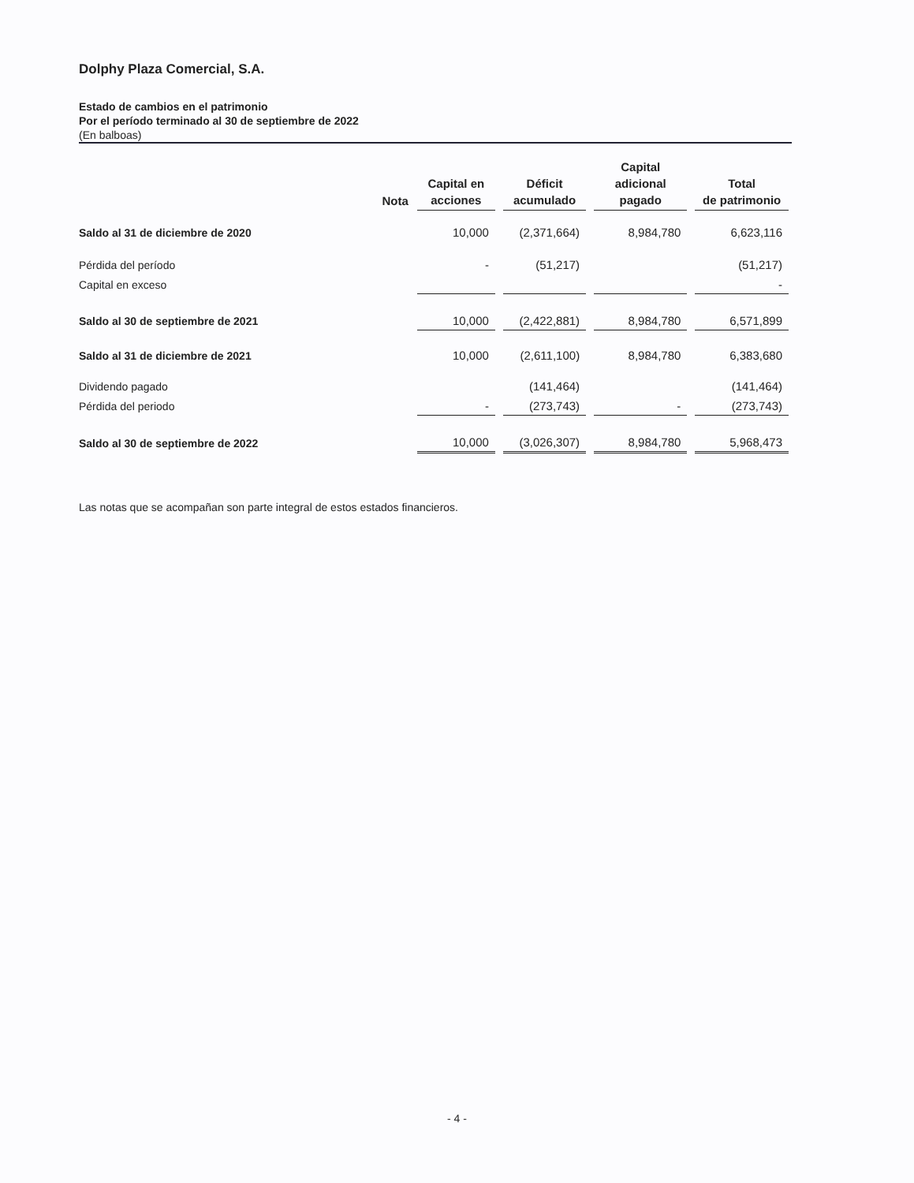Dolphy Plaza Comercial, S.A.
Estado de cambios en el patrimonio
Por el período terminado al 30 de septiembre de 2022
(En balboas)
| | Nota | Capital en acciones | Déficit acumulado | Capital adicional pagado | Total de patrimonio |
| --- | --- | --- | --- | --- | --- |
| Saldo al 31 de diciembre de 2020 | | 10,000 | (2,371,664) | 8,984,780 | 6,623,116 |
| Pérdida del período | | - | (51,217) | | (51,217) |
| Capital en exceso | | | | | - |
| Saldo al 30 de septiembre de 2021 | | 10,000 | (2,422,881) | 8,984,780 | 6,571,899 |
| Saldo al 31 de diciembre de 2021 | | 10,000 | (2,611,100) | 8,984,780 | 6,383,680 |
| Dividendo pagado | | | (141,464) | | (141,464) |
| Pérdida del periodo | | - | (273,743) | - | (273,743) |
| Saldo al 30 de septiembre de 2022 | | 10,000 | (3,026,307) | 8,984,780 | 5,968,473 |
Las notas que se acompañan son parte integral de estos estados financieros.
- 4 -